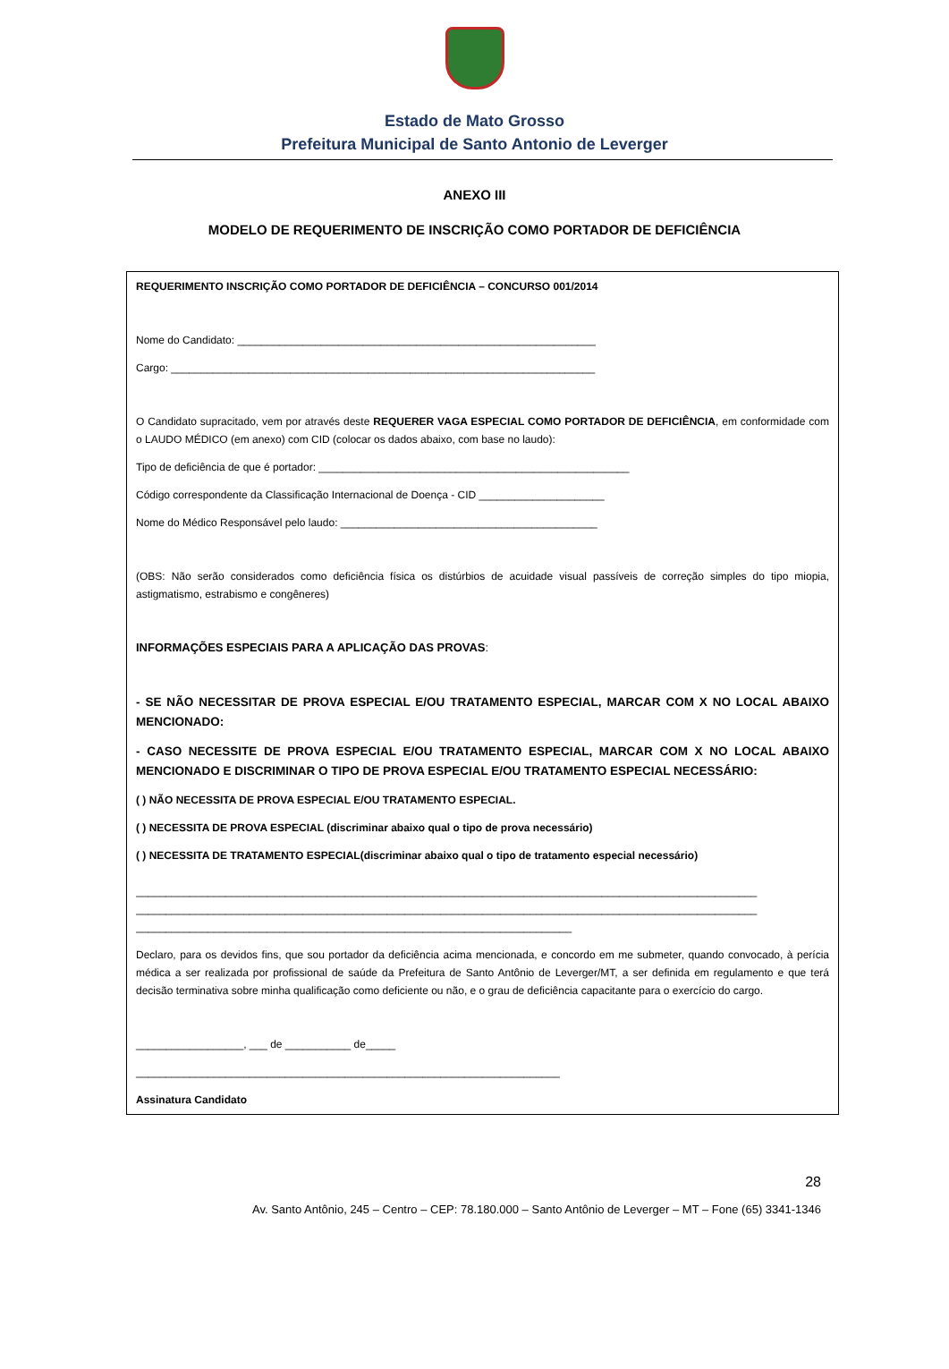Estado de Mato Grosso
Prefeitura Municipal de Santo Antonio de Leverger
ANEXO III
MODELO DE REQUERIMENTO DE INSCRIÇÃO COMO PORTADOR DE DEFICIÊNCIA
REQUERIMENTO INSCRIÇÃO COMO PORTADOR DE DEFICIÊNCIA – CONCURSO 001/2014
Nome do Candidato: ____________________________________________________________
Cargo: _______________________________________________________________________
O Candidato supracitado, vem por através deste REQUERER VAGA ESPECIAL COMO PORTADOR DE DEFICIÊNCIA, em conformidade com o LAUDO MÉDICO (em anexo) com CID (colocar os dados abaixo, com base no laudo):
Tipo de deficiência de que é portador: ____________________________________________________
Código correspondente da Classificação Internacional de Doença - CID _____________________
Nome do Médico Responsável pelo laudo: ___________________________________________
(OBS: Não serão considerados como deficiência física os distúrbios de acuidade visual passíveis de correção simples do tipo miopia, astigmatismo, estrabismo e congêneres)
INFORMAÇÕES ESPECIAIS PARA A APLICAÇÃO DAS PROVAS:
- SE NÃO NECESSITAR DE PROVA ESPECIAL E/OU TRATAMENTO ESPECIAL, MARCAR COM X NO LOCAL ABAIXO MENCIONADO:
- CASO NECESSITE DE PROVA ESPECIAL E/OU TRATAMENTO ESPECIAL, MARCAR COM X NO LOCAL ABAIXO MENCIONADO E DISCRIMINAR O TIPO DE PROVA ESPECIAL E/OU TRATAMENTO ESPECIAL NECESSÁRIO:
( ) NÃO NECESSITA DE PROVA ESPECIAL E/OU TRATAMENTO ESPECIAL.
( ) NECESSITA DE PROVA ESPECIAL (discriminar abaixo qual o tipo de prova necessário)
( ) NECESSITA DE TRATAMENTO ESPECIAL(discriminar abaixo qual o tipo de tratamento especial necessário)
________________________________________________________________________________________________________
________________________________________________________________________________________________________
_________________________________________________________________________
Declaro, para os devidos fins, que sou portador da deficiência acima mencionada, e concordo em me submeter, quando convocado, à perícia médica a ser realizada por profissional de saúde da Prefeitura de Santo Antônio de Leverger/MT, a ser definida em regulamento e que terá decisão terminativa sobre minha qualificação como deficiente ou não, e o grau de deficiência capacitante para o exercício do cargo.
__________________, ___ de ___________ de_____
_______________________________________________________________________
Assinatura Candidato
28
Av. Santo Antônio, 245 – Centro – CEP: 78.180.000 – Santo Antônio de Leverger – MT – Fone (65) 3341-1346